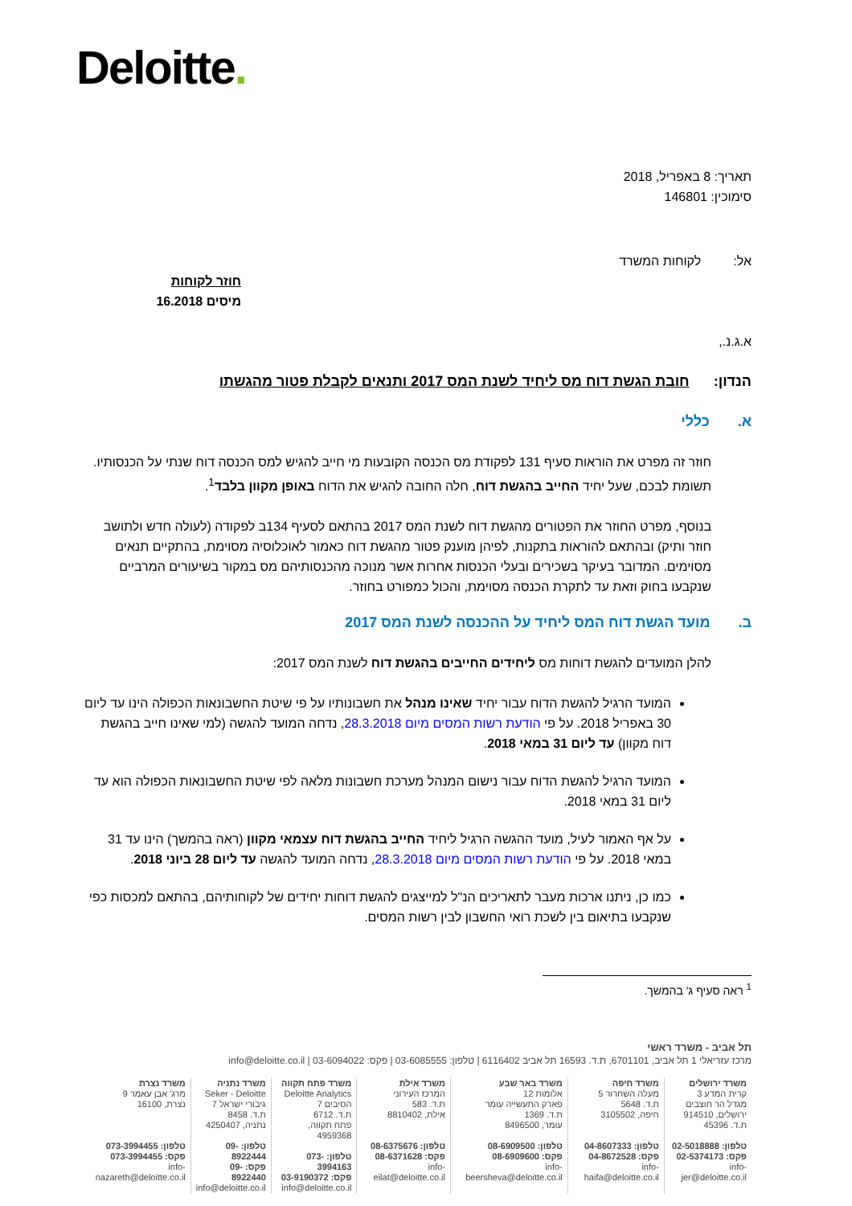Deloitte.
תאריך: 8 באפריל, 2018
סימוכין: 146801
אל: לקוחות המשרד
חוזר לקוחות
מיסים 16.2018
א.ג.נ.,
הנדון: חובת הגשת דוח מס ליחיד לשנת המס 2017 ותנאים לקבלת פטור מהגשתו
א. כללי
חוזר זה מפרט את הוראות סעיף 131 לפקודת מס הכנסה הקובעות מי חייב להגיש למס הכנסה דוח שנתי על הכנסותיו. תשומת לבכם, שעל יחיד החייב בהגשת דוח, חלה החובה להגיש את הדוח באופן מקוון בלבד<sup>1</sup>.
בנוסף, מפרט החוזר את הפטורים מהגשת דוח לשנת המס 2017 בהתאם לסעיף 134ב לפקודה (לעולה חדש ולתושב חוזר ותיק) ובהתאם להוראות בתקנות, לפיהן מוענק פטור מהגשת דוח כאמור לאוכלוסיה מסוימת, בהתקיים תנאים מסוימים. המדובר בעיקר בשכירים ובעלי הכנסות אחרות אשר מנוכה מהכנסותיהם מס במקור בשיעורים המרביים שנקבעו בחוק וזאת עד לתקרת הכנסה מסוימת, והכול כמפורט בחוזר.
ב. מועד הגשת דוח המס ליחיד על ההכנסה לשנת המס 2017
להלן המועדים להגשת דוחות מס ליחידים החייבים בהגשת דוח לשנת המס 2017:
המועד הרגיל להגשת הדוח עבור יחיד שאינו מנהל את חשבונותיו על פי שיטת החשבונאות הכפולה הינו עד ליום 30 באפריל 2018. על פי הודעת רשות המסים מיום 28.3.2018, נדחה המועד להגשה (למי שאינו חייב בהגשת דוח מקוון) עד ליום 31 במאי 2018.
המועד הרגיל להגשת הדוח עבור נישום המנהל מערכת חשבונות מלאה לפי שיטת החשבונאות הכפולה הוא עד ליום 31 במאי 2018.
על אף האמור לעיל, מועד ההגשה הרגיל ליחיד החייב בהגשת דוח עצמאי מקוון (ראה בהמשך) הינו עד 31 במאי 2018. על פי הודעת רשות המסים מיום 28.3.2018, נדחה המועד להגשה עד ליום 28 ביוני 2018.
כמו כן, ניתנו ארכות מעבר לתאריכים הנ"ל למייצגים להגשת דוחות יחידים של לקוחותיהם, בהתאם למכסות כפי שנקבעו בתיאום בין לשכת רואי החשבון לבין רשות המסים.
<sup>1</sup> ראה סעיף ג' בהמשך.
תל אביב - משרד ראשי
מרכז עזריאלי 1 תל אביב, 6701101, ת.ד. 16593 תל אביב 6116402 | טלפון: 03-6085555 | פקס: 03-6094022 | info@deloitte.co.il
משרד ירושלים
קרית המדע 3
מגדל הר חוצבים
ירושלים, 914510
ת.ד. 45396
טלפון: 02-5018888
פקס: 02-5374173
info-jer@deloitte.co.il
משרד חיפה
מעלה השחרור 5
ת.ד. 5648
חיפה, 3105502
טלפון: 04-8607333
פקס: 04-8672528
info-haifa@deloitte.co.il
משרד באר שבע
אלומות 12
פארק התעשייה עומר
ת.ד. 1369
עומר, 8496500
טלפון: 08-6909500
פקס: 08-6909600
info-beersheva@deloitte.co.il
משרד אילת
המרכז העירוני
ת.ד. 583
אילת, 8810402
טלפון: 08-6375676
פקס: 08-6371628
info-eilat@deloitte.co.il
משרד פתח תקווה
Deloitte Analytics
הסיבים 7
ת.ד. 6712
פתח תקווה, 4959368
טלפון: 073-3994163
פקס: 03-9190372
info@deloitte.co.il
משרד נתניה
Seker - Deloitte
גיבורי ישראל 7
ת.ד. 8458
נתניה, 4250407
טלפון: 09-8922444
פקס: 09-8922440
info@deloitte.co.il
משרד נצרת
מרג' אבן עאמר 9
נצרת, 16100
טלפון: 073-3994455
פקס: 073-3994455
info-nazareth@deloitte.co.il